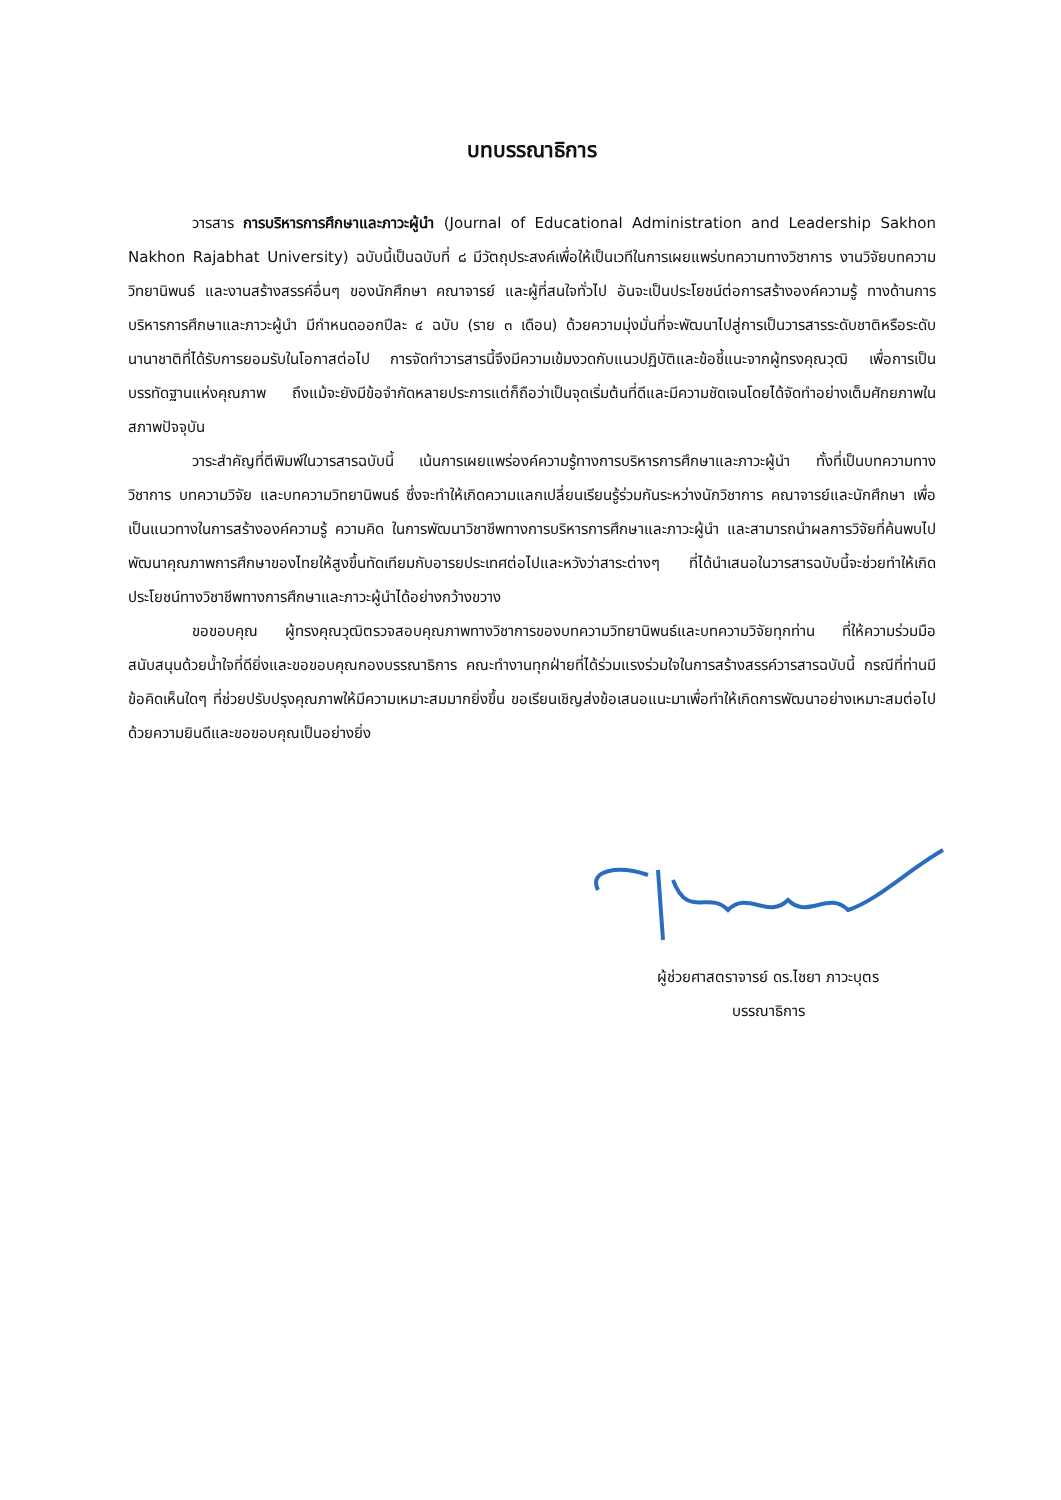บทบรรณาธิการ
วารสาร การบริหารการศึกษาและภาวะผู้นำ (Journal of Educational Administration and Leadership Sakhon Nakhon Rajabhat University) ฉบับนี้เป็นฉบับที่ ๘ มีวัตถุประสงค์เพื่อให้เป็นเวทีในการเผยแพร่บทความทางวิชาการ งานวิจัยบทความวิทยานิพนธ์ และงานสร้างสรรค์อื่นๆ ของนักศึกษา คณาจารย์ และผู้ที่สนใจทั่วไป อันจะเป็นประโยชน์ต่อการสร้างองค์ความรู้ ทางด้านการบริหารการศึกษาและภาวะผู้นำ มีกำหนดออกปีละ ๔ ฉบับ (ราย ๓ เดือน) ด้วยความมุ่งมั่นที่จะพัฒนาไปสู่การเป็นวารสารระดับชาติหรือระดับนานาชาติที่ได้รับการยอมรับในโอกาสต่อไป การจัดทำวารสารนี้จึงมีความเข้มงวดกับแนวปฏิบัติและข้อชี้แนะจากผู้ทรงคุณวุฒิ เพื่อการเป็นบรรทัดฐานแห่งคุณภาพ ถึงแม้จะยังมีข้อจำกัดหลายประการแต่ก็ถือว่าเป็นจุดเริ่มต้นที่ดีและมีความชัดเจนโดยได้จัดทำอย่างเต็มศักยภาพในสภาพปัจจุบัน
วาระสำคัญที่ตีพิมพ์ในวารสารฉบับนี้ เน้นการเผยแพร่องค์ความรู้ทางการบริหารการศึกษาและภาวะผู้นำ ทั้งที่เป็นบทความทางวิชาการ บทความวิจัย และบทความวิทยานิพนธ์ ซึ่งจะทำให้เกิดความแลกเปลี่ยนเรียนรู้ร่วมกันระหว่างนักวิชาการ คณาจารย์และนักศึกษา เพื่อเป็นแนวทางในการสร้างองค์ความรู้ ความคิด ในการพัฒนาวิชาชีพทางการบริหารการศึกษาและภาวะผู้นำ และสามารถนำผลการวิจัยที่ค้นพบไปพัฒนาคุณภาพการศึกษาของไทยให้สูงขึ้นทัดเทียมกับอารยประเทศต่อไปและหวังว่าสาระต่างๆ ที่ได้นำเสนอในวารสารฉบับนี้จะช่วยทำให้เกิดประโยชน์ทางวิชาชีพทางการศึกษาและภาวะผู้นำได้อย่างกว้างขวาง
ขอขอบคุณ ผู้ทรงคุณวุฒิตรวจสอบคุณภาพทางวิชาการของบทความวิทยานิพนธ์และบทความวิจัยทุกท่าน ที่ให้ความร่วมมือสนับสนุนด้วยน้ำใจที่ดียิ่งและขอขอบคุณกองบรรณาธิการ คณะทำงานทุกฝ่ายที่ได้ร่วมแรงร่วมใจในการสร้างสรรค์วารสารฉบับนี้ กรณีที่ท่านมีข้อคิดเห็นใดๆ ที่ช่วยปรับปรุงคุณภาพให้มีความเหมาะสมมากยิ่งขึ้น ขอเรียนเชิญส่งข้อเสนอแนะมาเพื่อทำให้เกิดการพัฒนาอย่างเหมาะสมต่อไป ด้วยความยินดีและขอขอบคุณเป็นอย่างยิ่ง
ผู้ช่วยศาสตราจารย์ ดร.ไชยา ภาวะบุตร
บรรณาธิการ